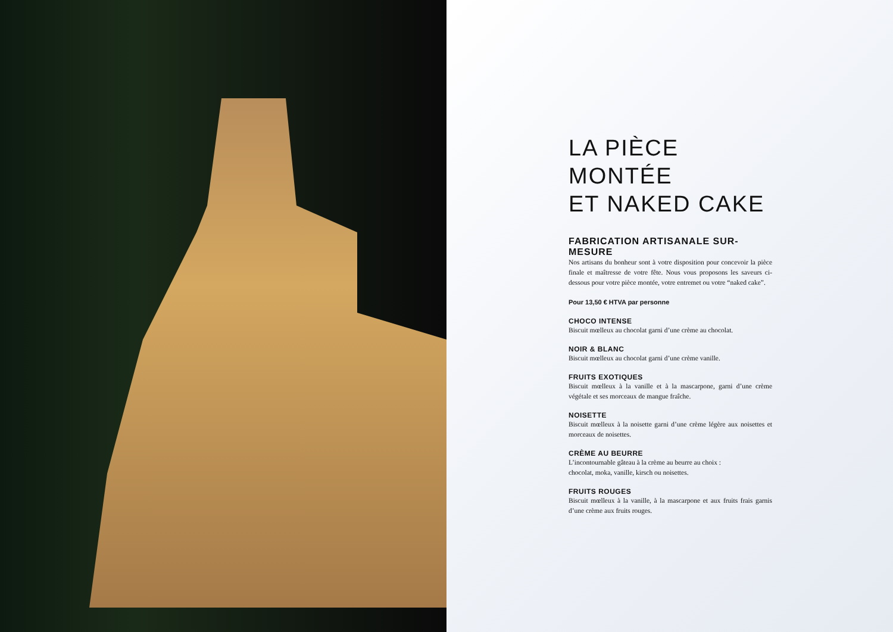LA PIÈCE MONTÉE
ET NAKED CAKE
FABRICATION ARTISANALE SUR-MESURE
Nos artisans du bonheur sont à votre disposition pour concevoir la pièce finale et maîtresse de votre fête. Nous vous proposons les saveurs ci-dessous pour votre pièce montée, votre entremet ou votre “naked cake”.
Pour 13,50 € HTVA par personne
CHOCO INTENSE
Biscuit mœlleux au chocolat garni d’une crème au chocolat.
NOIR & BLANC
Biscuit mœlleux au chocolat garni d’une crème vanille.
FRUITS EXOTIQUES
Biscuit mœlleux à la vanille et à la mascarpone, garni d’une crème végétale et ses morceaux de mangue fraîche.
NOISETTE
Biscuit mœlleux à la noisette garni d’une crème légère aux noisettes et morceaux de noisettes.
CRÈME AU BEURRE
L’incontournable gâteau à la crème au beurre au choix :
chocolat, moka, vanille, kirsch ou noisettes.
FRUITS ROUGES
Biscuit mœlleux à la vanille, à la mascarpone et aux fruits frais garnis d’une crème aux fruits rouges.